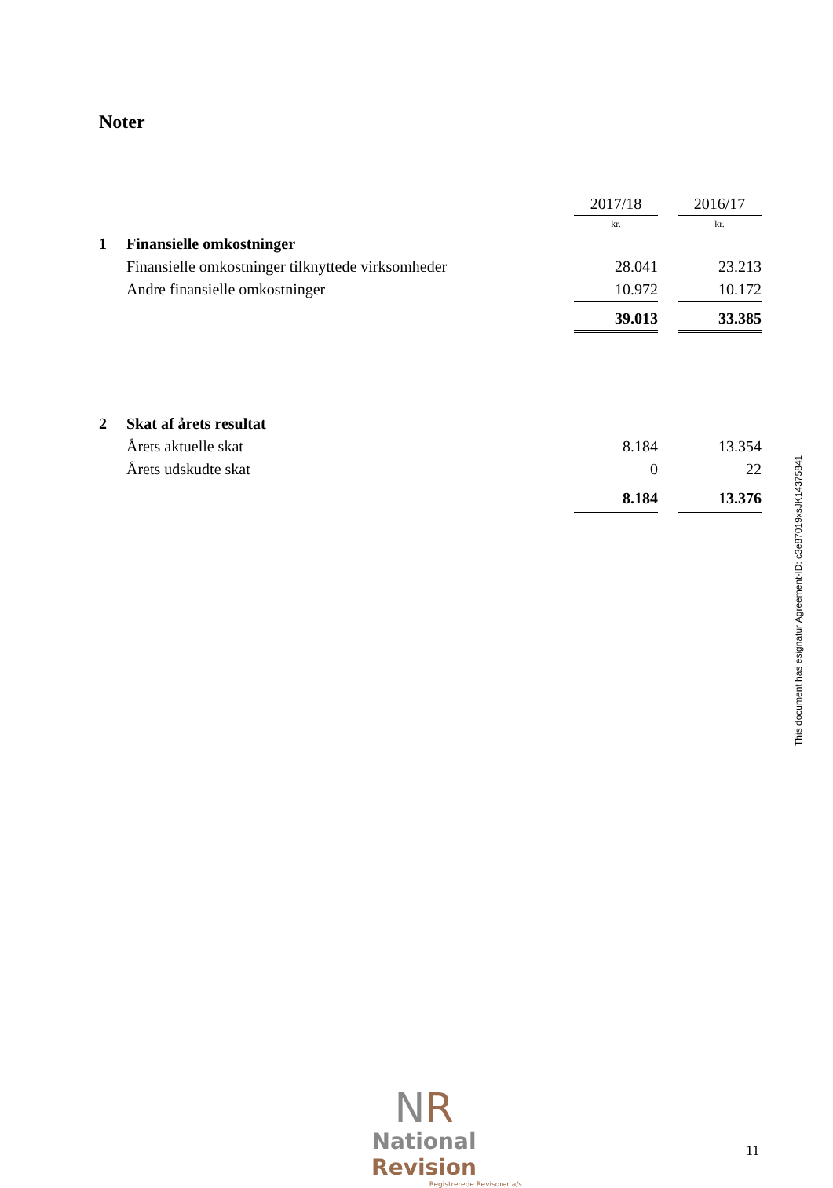Noter
| | | 2017/18 | | 2016/17 |
| | | kr. | | kr. |
| 1 | Finansielle omkostninger | | | |
| | Finansielle omkostninger tilknyttede virksomheder | 28.041 | | 23.213 |
| | Andre finansielle omkostninger | 10.972 | | 10.172 |
| | | 39.013 | | 33.385 |
| 2 | Skat af årets resultat | | | |
| | Årets aktuelle skat | 8.184 | | 13.354 |
| | Årets udskudte skat | 0 | | 22 |
| | | 8.184 | | 13.376 |
This document has esignatur Agreement-ID: c3e87019xsJK14375841
NR
National Revision
Registrerede Revisorer a/s
11